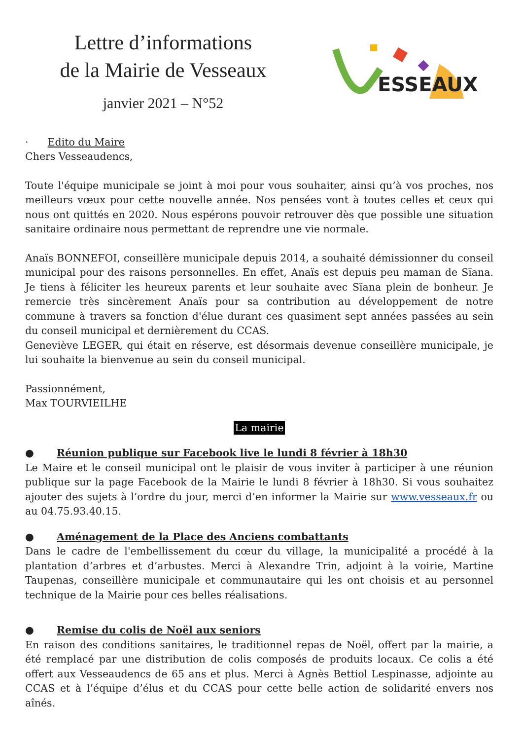Lettre d’informations
de la Mairie de Vesseaux
janvier 2021 – N°52
ESSEAUX
· Edito du Maire
Chers Vesseaudencs,
Toute l'équipe municipale se joint à moi pour vous souhaiter, ainsi qu’à vos proches, nos meilleurs vœux pour cette nouvelle année. Nos pensées vont à toutes celles et ceux qui nous ont quittés en 2020. Nous espérons pouvoir retrouver dès que possible une situation sanitaire ordinaire nous permettant de reprendre une vie normale.
Anaïs BONNEFOI, conseillère municipale depuis 2014, a souhaité démissionner du conseil municipal pour des raisons personnelles. En effet, Anaïs est depuis peu maman de Sïana. Je tiens à féliciter les heureux parents et leur souhaite avec Sïana plein de bonheur. Je remercie très sincèrement Anaïs pour sa contribution au développement de notre commune à travers sa fonction d'élue durant ces quasiment sept années passées au sein du conseil municipal et dernièrement du CCAS.
Geneviève LEGER, qui était en réserve, est désormais devenue conseillère municipale, je lui souhaite la bienvenue au sein du conseil municipal.
Passionnément,
Max TOURVIEILHE
La mairie
● Réunion publique sur Facebook live le lundi 8 février à 18h30
Le Maire et le conseil municipal ont le plaisir de vous inviter à participer à une réunion publique sur la page Facebook de la Mairie le lundi 8 février à 18h30. Si vous souhaitez ajouter des sujets à l’ordre du jour, merci d’en informer la Mairie sur www.vesseaux.fr ou au 04.75.93.40.15.
● Aménagement de la Place des Anciens combattants
Dans le cadre de l'embellissement du cœur du village, la municipalité a procédé à la plantation d’arbres et d’arbustes. Merci à Alexandre Trin, adjoint à la voirie, Martine Taupenas, conseillère municipale et communautaire qui les ont choisis et au personnel technique de la Mairie pour ces belles réalisations.
● Remise du colis de Noël aux seniors
En raison des conditions sanitaires, le traditionnel repas de Noël, offert par la mairie, a été remplacé par une distribution de colis composés de produits locaux. Ce colis a été offert aux Vesseaudencs de 65 ans et plus. Merci à Agnès Bettiol Lespinasse, adjointe au CCAS et à l’équipe d’élus et du CCAS pour cette belle action de solidarité envers nos aînés.